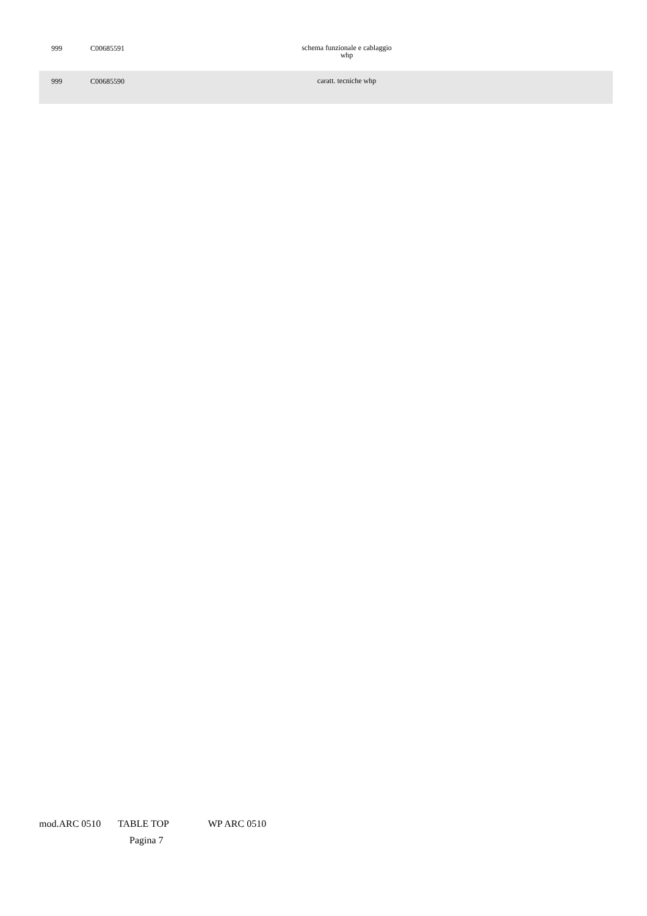| 999 | C00685591 | schema funzionale e cablaggio whp | |
| 999 | C00685590 | caratt. tecniche whp | |
mod.ARC 0510 TABLE TOP WP ARC 0510
Pagina 7